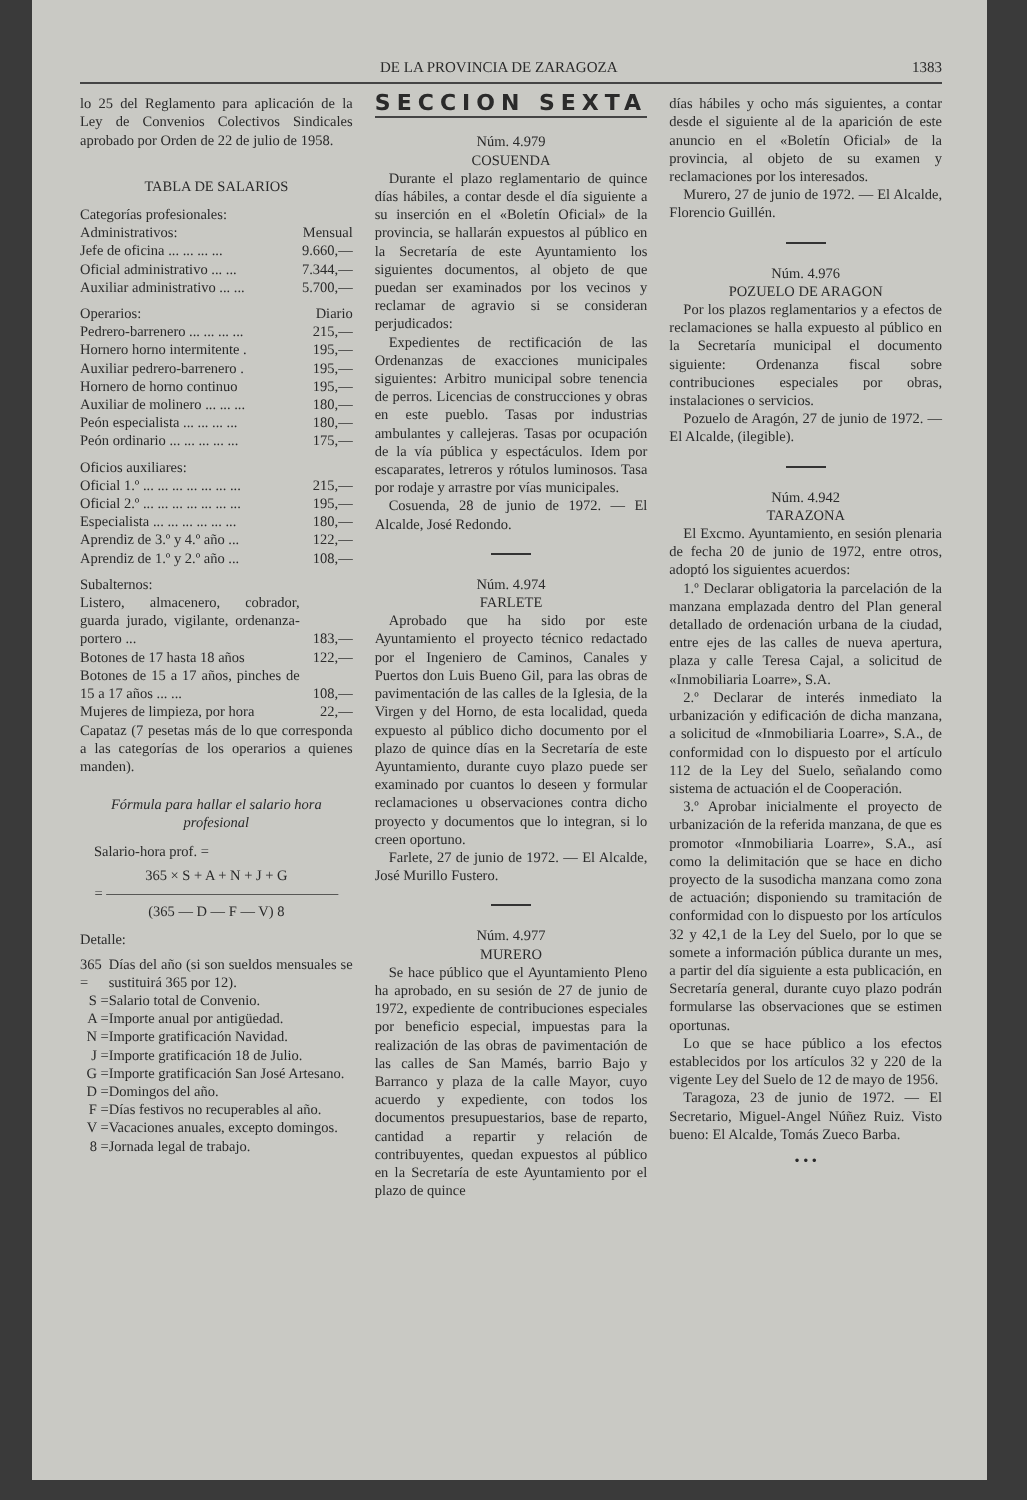DE LA PROVINCIA DE ZARAGOZA 1383
lo 25 del Reglamento para aplicación de la Ley de Convenios Colectivos Sindicales aprobado por Orden de 22 de julio de 1958.
TABLA DE SALARIOS
Categorías profesionales:
| Administrativos: | Mensual |
| Jefe de oficina ... ... ... ... | 9.660,— |
| Oficial administrativo ... ... | 7.344,— |
| Auxiliar administrativo ... ... | 5.700,— |
| Operarios: | Diario |
| Pedrero-barrenero ... ... ... ... | 215,— |
| Hornero horno intermitente . | 195,— |
| Auxiliar pedrero-barrenero . | 195,— |
| Hornero de horno continuo | 195,— |
| Auxiliar de molinero ... ... ... | 180,— |
| Peón especialista ... ... ... ... | 180,— |
| Peón ordinario ... ... ... ... ... | 175,— |
| Oficios auxiliares: | |
| Oficial 1.º ... ... ... ... ... ... ... | 215,— |
| Oficial 2.º ... ... ... ... ... ... ... | 195,— |
| Especialista ... ... ... ... ... ... | 180,— |
| Aprendiz de 3.º y 4.º año ... | 122,— |
| Aprendiz de 1.º y 2.º año ... | 108,— |
| Subalternos: | |
| Listero, almacenero, cobrador, guarda jurado, vigilante, ordenanza-portero ... | 183,— |
| Botones de 17 hasta 18 años | 122,— |
| Botones de 15 a 17 años, pinches de 15 a 17 años ... ... | 108,— |
| Mujeres de limpieza, por hora | 22,— |
| Capataz (7 pesetas más de lo que corresponda a las categorías de los operarios a quienes manden). | |
Fórmula para hallar el salario hora profesional
Salario-hora prof. =
365 × S + A + N + J + G
= ————————————————
(365 — D — F — V) 8
Detalle:
| 365 = | Días del año (si son sueldos mensuales se sustituirá 365 por 12). |
| S = | Salario total de Convenio. |
| A = | Importe anual por antigüedad. |
| N = | Importe gratificación Navidad. |
| J = | Importe gratificación 18 de Julio. |
| G = | Importe gratificación San José Artesano. |
| D = | Domingos del año. |
| F = | Días festivos no recuperables al año. |
| V = | Vacaciones anuales, excepto domingos. |
| 8 = | Jornada legal de trabajo. |
SECCION SEXTA
Núm. 4.979
COSUENDA
Durante el plazo reglamentario de quince días hábiles, a contar desde el día siguiente a su inserción en el «Boletín Oficial» de la provincia, se hallarán expuestos al público en la Secretaría de este Ayuntamiento los siguientes documentos, al objeto de que puedan ser examinados por los vecinos y reclamar de agravio si se consideran perjudicados:
Expedientes de rectificación de las Ordenanzas de exacciones municipales siguientes: Arbitro municipal sobre tenencia de perros. Licencias de construcciones y obras en este pueblo. Tasas por industrias ambulantes y callejeras. Tasas por ocupación de la vía pública y espectáculos. Idem por escaparates, letreros y rótulos luminosos. Tasa por rodaje y arrastre por vías municipales.
Cosuenda, 28 de junio de 1972. — El Alcalde, José Redondo.
Núm. 4.974
FARLETE
Aprobado que ha sido por este Ayuntamiento el proyecto técnico redactado por el Ingeniero de Caminos, Canales y Puertos don Luis Bueno Gil, para las obras de pavimentación de las calles de la Iglesia, de la Virgen y del Horno, de esta localidad, queda expuesto al público dicho documento por el plazo de quince días en la Secretaría de este Ayuntamiento, durante cuyo plazo puede ser examinado por cuantos lo deseen y formular reclamaciones u observaciones contra dicho proyecto y documentos que lo integran, si lo creen oportuno.
Farlete, 27 de junio de 1972. — El Alcalde, José Murillo Fustero.
Núm. 4.977
MURERO
Se hace público que el Ayuntamiento Pleno ha aprobado, en su sesión de 27 de junio de 1972, expediente de contribuciones especiales por beneficio especial, impuestas para la realización de las obras de pavimentación de las calles de San Mamés, barrio Bajo y Barranco y plaza de la calle Mayor, cuyo acuerdo y expediente, con todos los documentos presupuestarios, base de reparto, cantidad a repartir y relación de contribuyentes, quedan expuestos al público en la Secretaría de este Ayuntamiento por el plazo de quince
días hábiles y ocho más siguientes, a contar desde el siguiente al de la aparición de este anuncio en el «Boletín Oficial» de la provincia, al objeto de su examen y reclamaciones por los interesados.
Murero, 27 de junio de 1972. — El Alcalde, Florencio Guillén.
Núm. 4.976
POZUELO DE ARAGON
Por los plazos reglamentarios y a efectos de reclamaciones se halla expuesto al público en la Secretaría municipal el documento siguiente: Ordenanza fiscal sobre contribuciones especiales por obras, instalaciones o servicios.
Pozuelo de Aragón, 27 de junio de 1972. — El Alcalde, (ilegible).
Núm. 4.942
TARAZONA
El Excmo. Ayuntamiento, en sesión plenaria de fecha 20 de junio de 1972, entre otros, adoptó los siguientes acuerdos:
1.º Declarar obligatoria la parcelación de la manzana emplazada dentro del Plan general detallado de ordenación urbana de la ciudad, entre ejes de las calles de nueva apertura, plaza y calle Teresa Cajal, a solicitud de «Inmobiliaria Loarre», S.A.
2.º Declarar de interés inmediato la urbanización y edificación de dicha manzana, a solicitud de «Inmobiliaria Loarre», S.A., de conformidad con lo dispuesto por el artículo 112 de la Ley del Suelo, señalando como sistema de actuación el de Cooperación.
3.º Aprobar inicialmente el proyecto de urbanización de la referida manzana, de que es promotor «Inmobiliaria Loarre», S.A., así como la delimitación que se hace en dicho proyecto de la susodicha manzana como zona de actuación; disponiendo su tramitación de conformidad con lo dispuesto por los artículos 32 y 42,1 de la Ley del Suelo, por lo que se somete a información pública durante un mes, a partir del día siguiente a esta publicación, en Secretaría general, durante cuyo plazo podrán formularse las observaciones que se estimen oportunas.
Lo que se hace público a los efectos establecidos por los artículos 32 y 220 de la vigente Ley del Suelo de 12 de mayo de 1956.
Taragoza, 23 de junio de 1972. — El Secretario, Miguel-Angel Núñez Ruiz. Visto bueno: El Alcalde, Tomás Zueco Barba.
• • •